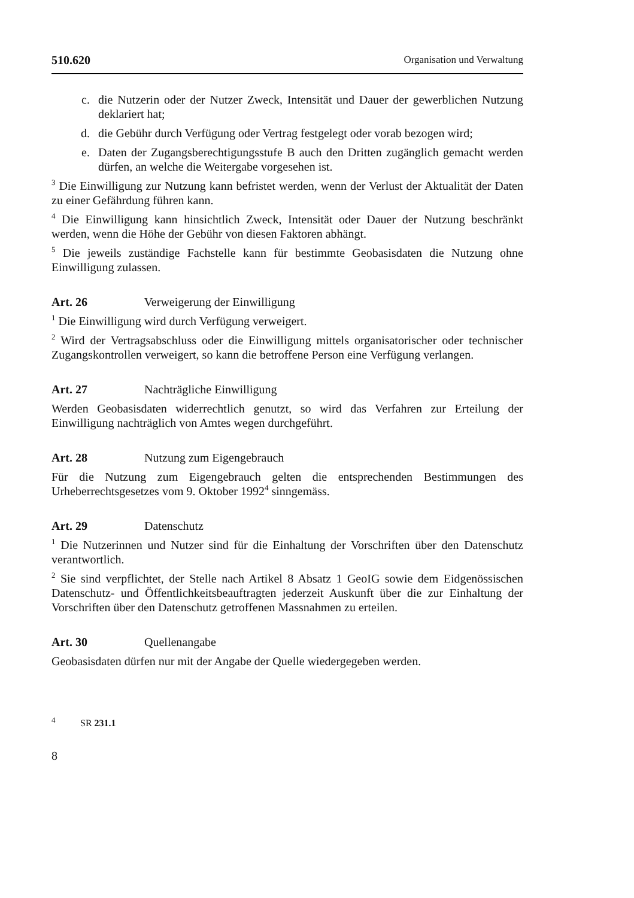510.620 Organisation und Verwaltung
c. die Nutzerin oder der Nutzer Zweck, Intensität und Dauer der gewerblichen Nutzung deklariert hat;
d. die Gebühr durch Verfügung oder Vertrag festgelegt oder vorab bezogen wird;
e. Daten der Zugangsberechtigungsstufe B auch den Dritten zugänglich gemacht werden dürfen, an welche die Weitergabe vorgesehen ist.
<sup>3</sup> Die Einwilligung zur Nutzung kann befristet werden, wenn der Verlust der Aktualität der Daten zu einer Gefährdung führen kann.
<sup>4</sup> Die Einwilligung kann hinsichtlich Zweck, Intensität oder Dauer der Nutzung beschränkt werden, wenn die Höhe der Gebühr von diesen Faktoren abhängt.
<sup>5</sup> Die jeweils zuständige Fachstelle kann für bestimmte Geobasisdaten die Nutzung ohne Einwilligung zulassen.
Art. 26 Verweigerung der Einwilligung
<sup>1</sup> Die Einwilligung wird durch Verfügung verweigert.
<sup>2</sup> Wird der Vertragsabschluss oder die Einwilligung mittels organisatorischer oder technischer Zugangskontrollen verweigert, so kann die betroffene Person eine Verfügung verlangen.
Art. 27 Nachträgliche Einwilligung
Werden Geobasisdaten widerrechtlich genutzt, so wird das Verfahren zur Erteilung der Einwilligung nachträglich von Amtes wegen durchgeführt.
Art. 28 Nutzung zum Eigengebrauch
Für die Nutzung zum Eigengebrauch gelten die entsprechenden Bestimmungen des Urheberrechtsgesetzes vom 9. Oktober 1992<sup>4</sup> sinngemäss.
Art. 29 Datenschutz
<sup>1</sup> Die Nutzerinnen und Nutzer sind für die Einhaltung der Vorschriften über den Datenschutz verantwortlich.
<sup>2</sup> Sie sind verpflichtet, der Stelle nach Artikel 8 Absatz 1 GeoIG sowie dem Eidgenössischen Datenschutz- und Öffentlichkeitsbeauftragten jederzeit Auskunft über die zur Einhaltung der Vorschriften über den Datenschutz getroffenen Massnahmen zu erteilen.
Art. 30 Quellenangabe
Geobasisdaten dürfen nur mit der Angabe der Quelle wiedergegeben werden.
<sup>4</sup> SR 231.1
8